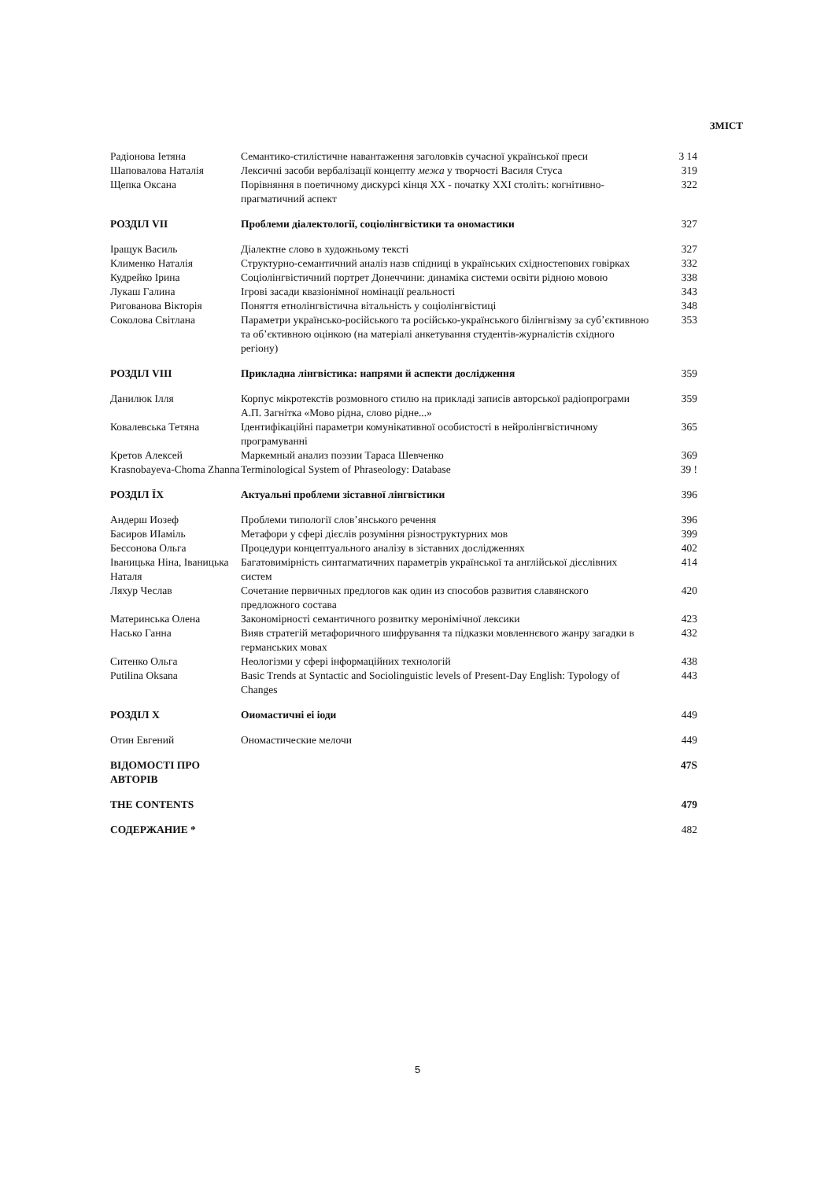ЗМІСТ
| Радіонова Іетяна | Семантико-стилістичне навантаження заголовків сучасної української преси | 3 14 |
| Шаповалова Наталія | Лексичні засоби вербалізації концепту межа у творчості Василя Стуса | 319 |
| Щепка Оксана | Порівняння в поетичному дискурсі кінця XX - початку XXI століть: когнітивно-прагматичний аспект | 322 |
| РОЗДІЛ VII | Проблеми діалектології, соціолінгвістики та ономастики | 327 |
| Іращук Василь | Діалектне слово в художньому тексті | 327 |
| Клименко Наталія | Структурно-семантичний аналіз назв спідниці в українських східностепових говірках | 332 |
| Кудрейко Ірина | Соціолінгвістичний портрет Донеччини: динаміка системи освіти рідною мовою | 338 |
| Лукаш Галина | Ігрові засади квазіонімної номінації реальності | 343 |
| Ригованова Вікторія | Поняття етнолінгвістична вітальність у соціолінгвістиці | 348 |
| Соколова Світлана | Параметри українсько-російського та російсько-українського білінгвізму за суб’єктивною та об’єктивною оцінкою (на матеріалі анкетування студентів-журналістів східного регіону) | 353 |
| РОЗДІЛ VIII | Прикладна лінгвістика: напрями й аспекти дослідження | 359 |
| Данилюк Ілля | Корпус мікротекстів розмовного стилю на прикладі записів авторської радіопрограми А.П. Загнітка «Мово рідна, слово рідне...» | 359 |
| Ковалевська Тетяна | Ідентифікаційні параметри комунікативної особистості в нейролінгвістичному програмуванні | 365 |
| Кретов Алексей | Маркемный анализ поэзии Тараса Шевченко | 369 |
| Krasnobayeva-Choma Zhanna | Terminological System of Phraseology: Database | 39 ! |
| РОЗДІЛ ЇХ | Актуальні проблеми зіставної лінгвістики | 396 |
| Андерш Иозеф | Проблеми типології слов’янського речення | 396 |
| Басиров ИІаміль | Метафори у сфері дієслів розуміння різноструктурних мов | 399 |
| Бессонова Ольга | Процедури концептуального аналізу в зіставних дослідженнях | 402 |
| Іваницька Ніна, Іваницька Наталя | Багатовимірність синтагматичних параметрів української та англійської дієслівних систем | 414 |
| Ляхур Чеслав | Сочетание первичных предлогов как один из способов развития славянского предложного состава | 420 |
| Материнська Олена | Закономірності семантичного розвитку меронімічної лексики | 423 |
| Насько Ганна | Вияв стратегій метафоричного шифрування та підказки мовленнєвого жанру загадки в германських мовах | 432 |
| Ситенко Ольга | Неологізми у сфері інформаційних технологій | 438 |
| Putilina Oksana | Basic Trends at Syntactic and Sociolinguistic levels of Present-Day English: Typology of Changes | 443 |
| РОЗДІЛ X | Оиомастичні еі іоди | 449 |
| Отин Евгений | Ономастические мелочи | 449 |
| ВІДОМОСТІ ПРО АВТОРІВ | | 47S |
| THE CONTENTS | | 479 |
| СОДЕРЖАНИЕ * | | 482 |
5